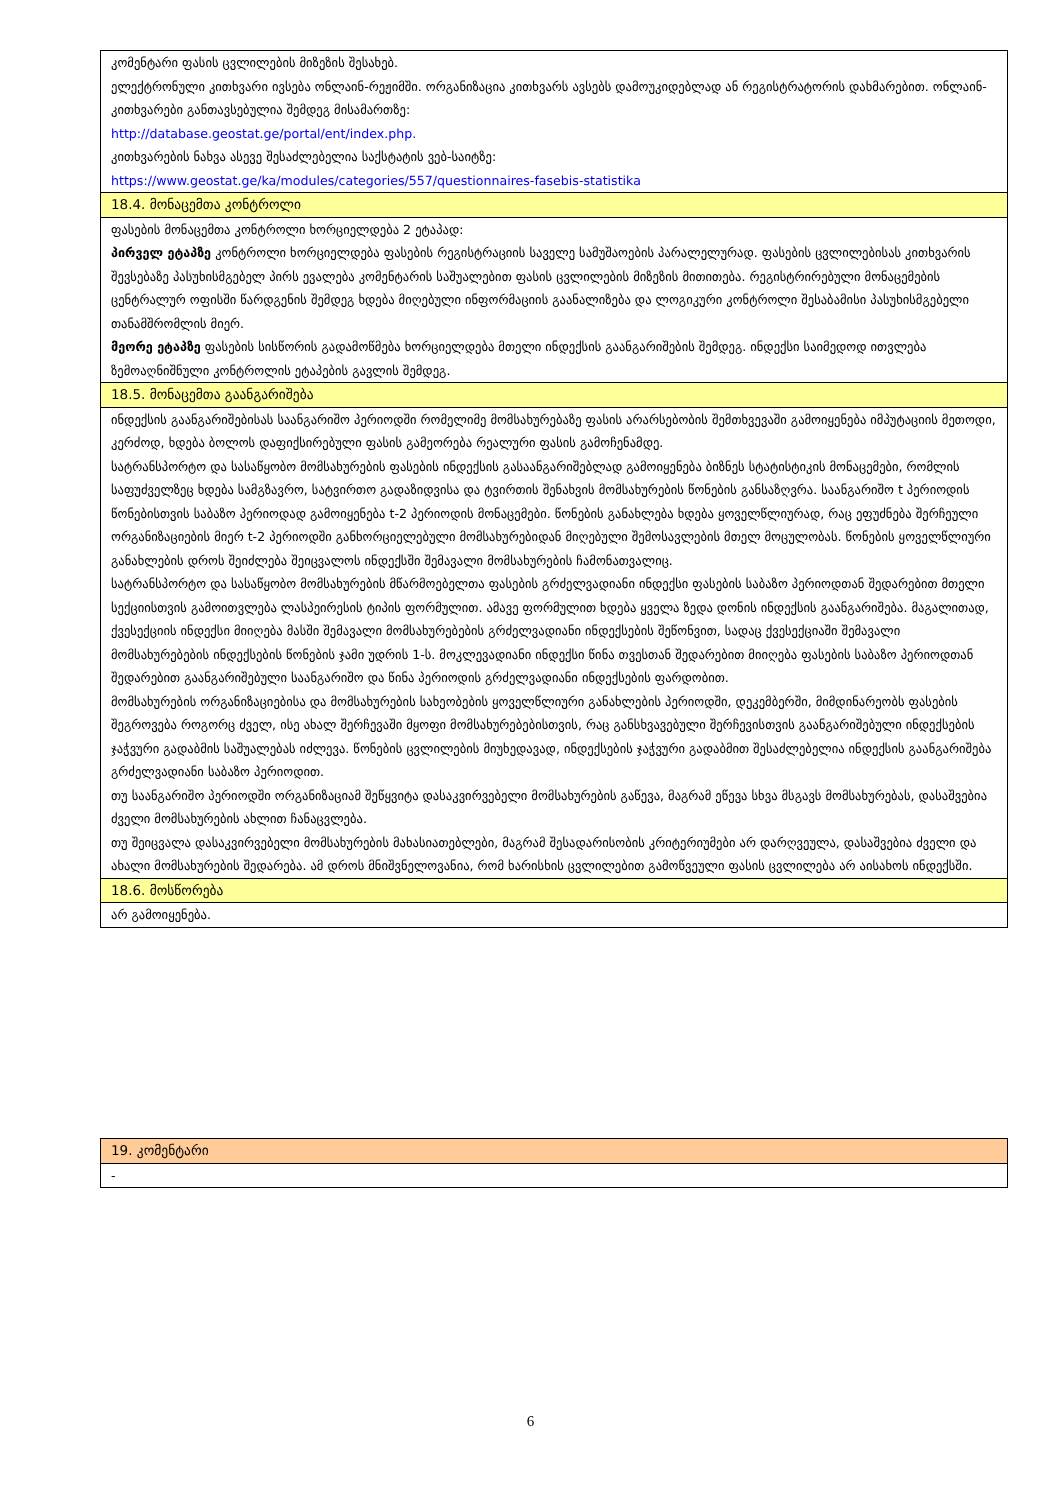| კომენტარი ფასის ცვლილების მიზეზის შესახებ. ელექტრონული კითხვარი ივსება ონლაინ-რეჟიმში. ორგანიზაცია კითხვარს ავსებს დამოუკიდებლად ან რეგისტრატორის დახმარებით. ონლაინ-კითხვარები განთავსებულია შემდეგ მისამართზე: http://database.geostat.ge/portal/ent/index.php. კითხვარების ნახვა ასევე შესაძლებელია საქსტატის ვებ-საიტზე: https://www.geostat.ge/ka/modules/categories/557/questionnaires-fasebis-statistika |
| 18.4. მონაცემთა კონტროლი |
| ფასების მონაცემთა კონტროლი ხორციელდება 2 ეტაპად: პირველ ეტაპზე კონტროლი ხორციელდება ფასების რეგისტრაციის საველე სამუშაოების პარალელურად. ფასების ცვლილებისას კითხვარის შევსებაზე პასუხისმგებელ პირს ევალება კომენტარის საშუალებით ფასის ცვლილების მიზეზის მითითება. რეგისტრირებული მონაცემების ცენტრალურ ოფისში წარდგენის შემდეგ ხდება მიღებული ინფორმაციის გაანალიზება და ლოგიკური კონტროლი შესაბამისი პასუხისმგებელი თანამშრომლის მიერ. მეორე ეტაპზე ფასების სისწორის გადამოწმება ხორციელდება მთელი ინდექსის გაანგარიშების შემდეგ. ინდექსი საიმედოდ ითვლება ზემოაღნიშნული კონტროლის ეტაპების გავლის შემდეგ. |
| 18.5. მონაცემთა გაანგარიშება |
| ინდექსის გაანგარიშებისას საანგარიშო პერიოდში რომელიმე მომსახურებაზე ფასის არარსებობის შემთხვევაში გამოიყენება იმპუტაციის მეთოდი, კერძოდ, ხდება ბოლოს დაფიქსირებული ფასის გამეორება რეალური ფასის გამოჩენამდე. სატრანსპორტო და სასაწყობო მომსახურების ფასების ინდექსის გასაანგარიშებლად გამოიყენება ბიზნეს სტატისტიკის მონაცემები, რომლის საფუძველზეც ხდება სამგზავრო, სატვირთო გადაზიდვისა და ტვირთის შენახვის მომსახურების წონების განსაზღვრა. საანგარიშო t პერიოდის წონებისთვის საბაზო პერიოდად გამოიყენება t-2 პერიოდის მონაცემები. წონების განახლება ხდება ყოველწლიურად, რაც ეფუძნება შერჩეული ორგანიზაციების მიერ t-2 პერიოდში განხორციელებული მომსახურებიდან მიღებული შემოსავლების მთელ მოცულობას. წონების ყოველწლიური განახლების დროს შეიძლება შეიცვალოს ინდექსში შემავალი მომსახურების ჩამონათვალიც. სატრანსპორტო და სასაწყობო მომსახურების მწარმოებელთა ფასების გრძელვადიანი ინდექსი ფასების საბაზო პერიოდთან შედარებით მთელი სექციისთვის გამოითვლება ლასპეირესის ტიპის ფორმულით. ამავე ფორმულით ხდება ყველა ზედა დონის ინდექსის გაანგარიშება. მაგალითად, ქვესექციის ინდექსი მიიღება მასში შემავალი მომსახურებების გრძელვადიანი ინდექსების შეწონვით, სადაც ქვესექციაში შემავალი მომსახურებების ინდექსების წონების ჯამი უდრის 1-ს. მოკლევადიანი ინდექსი წინა თვესთან შედარებით მიიღება ფასების საბაზო პერიოდთან შედარებით გაანგარიშებული საანგარიშო და წინა პერიოდის გრძელვადიანი ინდექსების ფარდობით. მომსახურების ორგანიზაციებისა და მომსახურების სახეობების ყოველწლიური განახლების პერიოდში, დეკემბერში, მიმდინარეობს ფასების შეგროვება როგორც ძველ, ისე ახალ შერჩევაში მყოფი მომსახურებებისთვის, რაც განსხვავებული შერჩევისთვის გაანგარიშებული ინდექსების ჯაჭვური გადაბმის საშუალებას იძლევა. წონების ცვლილების მიუხედავად, ინდექსების ჯაჭვური გადაბმით შესაძლებელია ინდექსის გაანგარიშება გრძელვადიანი საბაზო პერიოდით. თუ საანგარიშო პერიოდში ორგანიზაციამ შეწყვიტა დასაკვირვებელი მომსახურების გაწევა, მაგრამ ეწევა სხვა მსგავს მომსახურებას, დასაშვებია ძველი მომსახურების ახლით ჩანაცვლება. თუ შეიცვალა დასაკვირვებელი მომსახურების მახასიათებლები, მაგრამ შესადარისობის კრიტერიუმები არ დარღვეულა, დასაშვებია ძველი და ახალი მომსახურების შედარება. ამ დროს მნიშვნელოვანია, რომ ხარისხის ცვლილებით გამოწვეული ფასის ცვლილება არ აისახოს ინდექსში. |
| 18.6. მოსწორება |
| არ გამოიყენება. |
| 19. კომენტარი |
| - |
6